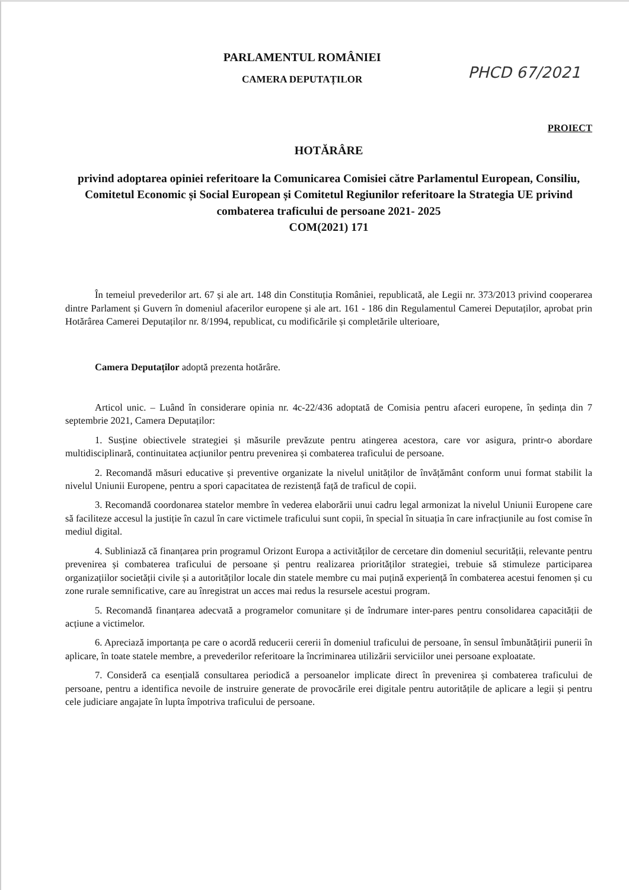PARLAMENTUL ROMÂNIEI
CAMERA DEPUTAȚILOR
PHCD 67/2021
PROIECT
HOTĂRÂRE
privind adoptarea opiniei referitoare la Comunicarea Comisiei către Parlamentul European, Consiliu, Comitetul Economic și Social European și Comitetul Regiunilor referitoare la Strategia UE privind combaterea traficului de persoane 2021- 2025
COM(2021) 171
În temeiul prevederilor art. 67 și ale art. 148 din Constituția României, republicată, ale Legii nr. 373/2013 privind cooperarea dintre Parlament și Guvern în domeniul afacerilor europene și ale art. 161 - 186 din Regulamentul Camerei Deputaților, aprobat prin Hotărârea Camerei Deputaților nr. 8/1994, republicat, cu modificările și completările ulterioare,
Camera Deputaților adoptă prezenta hotărâre.
Articol unic. – Luând în considerare opinia nr. 4c-22/436 adoptată de Comisia pentru afaceri europene, în ședința din 7 septembrie 2021, Camera Deputaților:
1. Susține obiectivele strategiei și măsurile prevăzute pentru atingerea acestora, care vor asigura, printr-o abordare multidisciplinară, continuitatea acțiunilor pentru prevenirea și combaterea traficului de persoane.
2. Recomandă măsuri educative și preventive organizate la nivelul unităților de învățământ conform unui format stabilit la nivelul Uniunii Europene, pentru a spori capacitatea de rezistență față de traficul de copii.
3. Recomandă coordonarea statelor membre în vederea elaborării unui cadru legal armonizat la nivelul Uniunii Europene care să faciliteze accesul la justiție în cazul în care victimele traficului sunt copii, în special în situația în care infracțiunile au fost comise în mediul digital.
4. Subliniază că finanțarea prin programul Orizont Europa a activităților de cercetare din domeniul securității, relevante pentru prevenirea și combaterea traficului de persoane și pentru realizarea priorităților strategiei, trebuie să stimuleze participarea organizațiilor societății civile și a autorităților locale din statele membre cu mai puțină experiență în combaterea acestui fenomen și cu zone rurale semnificative, care au înregistrat un acces mai redus la resursele acestui program.
5. Recomandă finanțarea adecvată a programelor comunitare și de îndrumare inter-pares pentru consolidarea capacității de acțiune a victimelor.
6. Apreciază importanța pe care o acordă reducerii cererii în domeniul traficului de persoane, în sensul îmbunătățirii punerii în aplicare, în toate statele membre, a prevederilor referitoare la încriminarea utilizării serviciilor unei persoane exploatate.
7. Consideră ca esențială consultarea periodică a persoanelor implicate direct în prevenirea și combaterea traficului de persoane, pentru a identifica nevoile de instruire generate de provocările erei digitale pentru autoritățile de aplicare a legii și pentru cele judiciare angajate în lupta împotriva traficului de persoane.